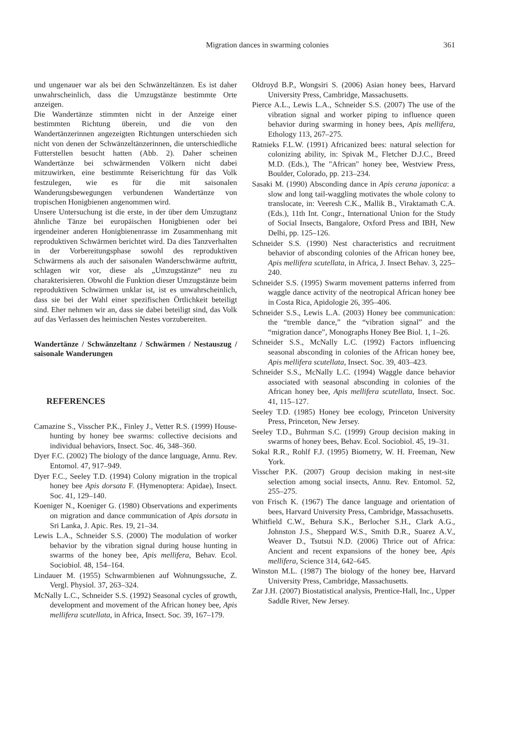Migration dances in swarming colonies 361
und ungenauer war als bei den Schwänzeltänzen. Es ist daher unwahrscheinlich, dass die Umzugstänze bestimmte Orte anzeigen.
Die Wandertänze stimmten nicht in der Anzeige einer bestimmten Richtung überein, und die von den Wandertänzerinnen angezeigten Richtungen unterschieden sich nicht von denen der Schwänzeltänzerinnen, die unterschiedliche Futterstellen besucht hatten (Abb. 2). Daher scheinen Wandertänze bei schwärmenden Völkern nicht dabei mitzuwirken, eine bestimmte Reiserichtung für das Volk festzulegen, wie es für die mit saisonalen Wanderungsbewegungen verbundenen Wandertänze von tropischen Honigbienen angenommen wird.
Unsere Untersuchung ist die erste, in der über dem Umzugtanz ähnliche Tänze bei europäischen Honigbienen oder bei irgendeiner anderen Honigbienenrasse im Zusammenhang mit reproduktiven Schwärmen berichtet wird. Da dies Tanzverhalten in der Vorbereitungsphase sowohl des reproduktiven Schwärmens als auch der saisonalen Wanderschwärme auftritt, schlagen wir vor, diese als „Umzugstänze“ neu zu charakterisieren. Obwohl die Funktion dieser Umzugstänze beim reproduktiven Schwärmen unklar ist, ist es unwahrscheinlich, dass sie bei der Wahl einer spezifischen Örtlichkeit beteiligt sind. Eher nehmen wir an, dass sie dabei beteiligt sind, das Volk auf das Verlassen des heimischen Nestes vorzubereiten.
Wandertänze / Schwänzeltanz / Schwärmen / Nestauszug / saisonale Wanderungen
REFERENCES
Camazine S., Visscher P.K., Finley J., Vetter R.S. (1999) House-hunting by honey bee swarms: collective decisions and individual behaviors, Insect. Soc. 46, 348–360.
Dyer F.C. (2002) The biology of the dance language, Annu. Rev. Entomol. 47, 917–949.
Dyer F.C., Seeley T.D. (1994) Colony migration in the tropical honey bee Apis dorsata F. (Hymenoptera: Apidae), Insect. Soc. 41, 129–140.
Koeniger N., Koeniger G. (1980) Observations and experiments on migration and dance communication of Apis dorsata in Sri Lanka, J. Apic. Res. 19, 21–34.
Lewis L.A., Schneider S.S. (2000) The modulation of worker behavior by the vibration signal during house hunting in swarms of the honey bee, Apis mellifera, Behav. Ecol. Sociobiol. 48, 154–164.
Lindauer M. (1955) Schwarmbienen auf Wohnungssuche, Z. Vergl. Physiol. 37, 263–324.
McNally L.C., Schneider S.S. (1992) Seasonal cycles of growth, development and movement of the African honey bee, Apis mellifera scutellata, in Africa, Insect. Soc. 39, 167–179.
Oldroyd B.P., Wongsiri S. (2006) Asian honey bees, Harvard University Press, Cambridge, Massachusetts.
Pierce A.L., Lewis L.A., Schneider S.S. (2007) The use of the vibration signal and worker piping to influence queen behavior during swarming in honey bees, Apis mellifera, Ethology 113, 267–275.
Ratnieks F.L.W. (1991) Africanized bees: natural selection for colonizing ability, in: Spivak M., Fletcher D.J.C., Breed M.D. (Eds.), The "African" honey bee, Westview Press, Boulder, Colorado, pp. 213–234.
Sasaki M. (1990) Absconding dance in Apis cerana japonica: a slow and long tail-waggling motivates the whole colony to translocate, in: Veeresh C.K., Mallik B., Viraktamath C.A. (Eds.), 11th Int. Congr., International Union for the Study of Social Insects, Bangalore, Oxford Press and IBH, New Delhi, pp. 125–126.
Schneider S.S. (1990) Nest characteristics and recruitment behavior of absconding colonies of the African honey bee, Apis mellifera scutellata, in Africa, J. Insect Behav. 3, 225–240.
Schneider S.S. (1995) Swarm movement patterns inferred from waggle dance activity of the neotropical African honey bee in Costa Rica, Apidologie 26, 395–406.
Schneider S.S., Lewis L.A. (2003) Honey bee communication: the “tremble dance,” the “vibration signal” and the “migration dance”, Monographs Honey Bee Biol. 1, 1–26.
Schneider S.S., McNally L.C. (1992) Factors influencing seasonal absconding in colonies of the African honey bee, Apis mellifera scutellata, Insect. Soc. 39, 403–423.
Schneider S.S., McNally L.C. (1994) Waggle dance behavior associated with seasonal absconding in colonies of the African honey bee, Apis mellifera scutellata, Insect. Soc. 41, 115–127.
Seeley T.D. (1985) Honey bee ecology, Princeton University Press, Princeton, New Jersey.
Seeley T.D., Buhrman S.C. (1999) Group decision making in swarms of honey bees, Behav. Ecol. Sociobiol. 45, 19–31.
Sokal R.R., Rohlf F.J. (1995) Biometry, W. H. Freeman, New York.
Visscher P.K. (2007) Group decision making in nest-site selection among social insects, Annu. Rev. Entomol. 52, 255–275.
von Frisch K. (1967) The dance language and orientation of bees, Harvard University Press, Cambridge, Massachusetts.
Whitfield C.W., Behura S.K., Berlocher S.H., Clark A.G., Johnston J.S., Sheppard W.S., Smith D.R., Suarez A.V., Weaver D., Tsutsui N.D. (2006) Thrice out of Africa: Ancient and recent expansions of the honey bee, Apis mellifera, Science 314, 642–645.
Winston M.L. (1987) The biology of the honey bee, Harvard University Press, Cambridge, Massachusetts.
Zar J.H. (2007) Biostatistical analysis, Prentice-Hall, Inc., Upper Saddle River, New Jersey.